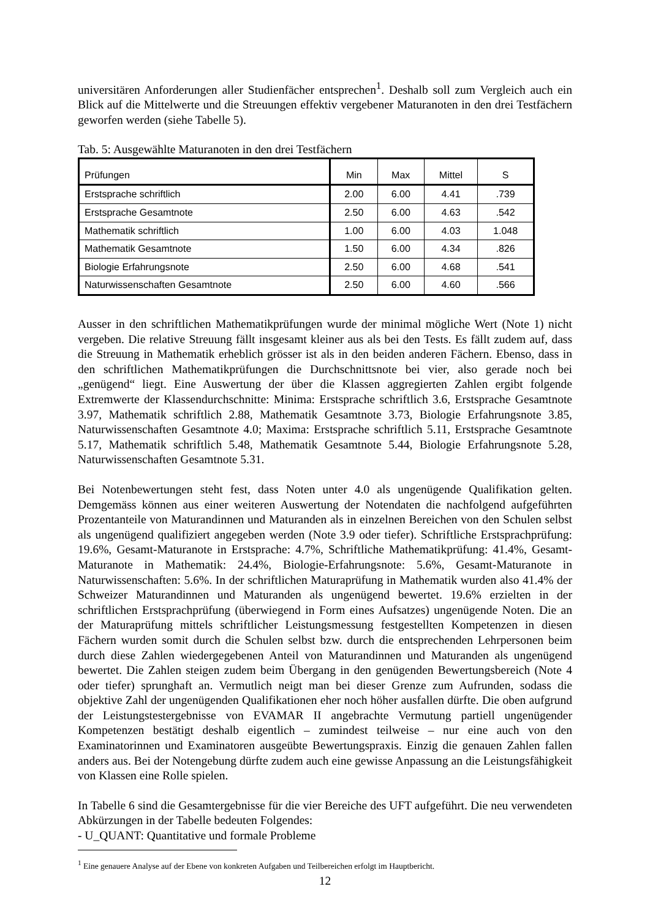universitären Anforderungen aller Studienfächer entsprechen<sup>1</sup>. Deshalb soll zum Vergleich auch ein Blick auf die Mittelwerte und die Streuungen effektiv vergebener Maturanoten in den drei Testfächern geworfen werden (siehe Tabelle 5).
Tab. 5: Ausgewählte Maturanoten in den drei Testfächern
| Prüfungen | Min | Max | Mittel | S |
| --- | --- | --- | --- | --- |
| Erstsprache schriftlich | 2.00 | 6.00 | 4.41 | .739 |
| Erstsprache Gesamtnote | 2.50 | 6.00 | 4.63 | .542 |
| Mathematik schriftlich | 1.00 | 6.00 | 4.03 | 1.048 |
| Mathematik Gesamtnote | 1.50 | 6.00 | 4.34 | .826 |
| Biologie Erfahrungsnote | 2.50 | 6.00 | 4.68 | .541 |
| Naturwissenschaften Gesamtnote | 2.50 | 6.00 | 4.60 | .566 |
Ausser in den schriftlichen Mathematikprüfungen wurde der minimal mögliche Wert (Note 1) nicht vergeben. Die relative Streuung fällt insgesamt kleiner aus als bei den Tests. Es fällt zudem auf, dass die Streuung in Mathematik erheblich grösser ist als in den beiden anderen Fächern. Ebenso, dass in den schriftlichen Mathematikprüfungen die Durchschnittsnote bei vier, also gerade noch bei „genügend“ liegt. Eine Auswertung der über die Klassen aggregierten Zahlen ergibt folgende Extremwerte der Klassendurchschnitte: Minima: Erstsprache schriftlich 3.6, Erstsprache Gesamtnote 3.97, Mathematik schriftlich 2.88, Mathematik Gesamtnote 3.73, Biologie Erfahrungsnote 3.85, Naturwissenschaften Gesamtnote 4.0; Maxima: Erstsprache schriftlich 5.11, Erstsprache Gesamtnote 5.17, Mathematik schriftlich 5.48, Mathematik Gesamtnote 5.44, Biologie Erfahrungsnote 5.28, Naturwissenschaften Gesamtnote 5.31.
Bei Notenbewertungen steht fest, dass Noten unter 4.0 als ungenügende Qualifikation gelten. Demgemäss können aus einer weiteren Auswertung der Notendaten die nachfolgend aufgeführten Prozentanteile von Maturandinnen und Maturanden als in einzelnen Bereichen von den Schulen selbst als ungenügend qualifiziert angegeben werden (Note 3.9 oder tiefer). Schriftliche Erstsprachprüfung: 19.6%, Gesamt-Maturanote in Erstsprache: 4.7%, Schriftliche Mathematikprüfung: 41.4%, Gesamt-Maturanote in Mathematik: 24.4%, Biologie-Erfahrungsnote: 5.6%, Gesamt-Maturanote in Naturwissenschaften: 5.6%. In der schriftlichen Maturaprüfung in Mathematik wurden also 41.4% der Schweizer Maturandinnen und Maturanden als ungenügend bewertet. 19.6% erzielten in der schriftlichen Erstsprachprüfung (überwiegend in Form eines Aufsatzes) ungenügende Noten. Die an der Maturaprüfung mittels schriftlicher Leistungsmessung festgestellten Kompetenzen in diesen Fächern wurden somit durch die Schulen selbst bzw. durch die entsprechenden Lehrpersonen beim durch diese Zahlen wiedergegebenen Anteil von Maturandinnen und Maturanden als ungenügend bewertet. Die Zahlen steigen zudem beim Übergang in den genügenden Bewertungsbereich (Note 4 oder tiefer) sprunghaft an. Vermutlich neigt man bei dieser Grenze zum Aufrunden, sodass die objektive Zahl der ungenügenden Qualifikationen eher noch höher ausfallen dürfte. Die oben aufgrund der Leistungstestergebnisse von EVAMAR II angebrachte Vermutung partiell ungenügender Kompetenzen bestätigt deshalb eigentlich – zumindest teilweise – nur eine auch von den Examinatorinnen und Examinatoren ausgeübte Bewertungspraxis. Einzig die genauen Zahlen fallen anders aus. Bei der Notengebung dürfte zudem auch eine gewisse Anpassung an die Leistungsfähigkeit von Klassen eine Rolle spielen.
In Tabelle 6 sind die Gesamtergebnisse für die vier Bereiche des UFT aufgeführt. Die neu verwendeten Abkürzungen in der Tabelle bedeuten Folgendes:
- U_QUANT: Quantitative und formale Probleme
<sup>1</sup> Eine genauere Analyse auf der Ebene von konkreten Aufgaben und Teilbereichen erfolgt im Hauptbericht.
12